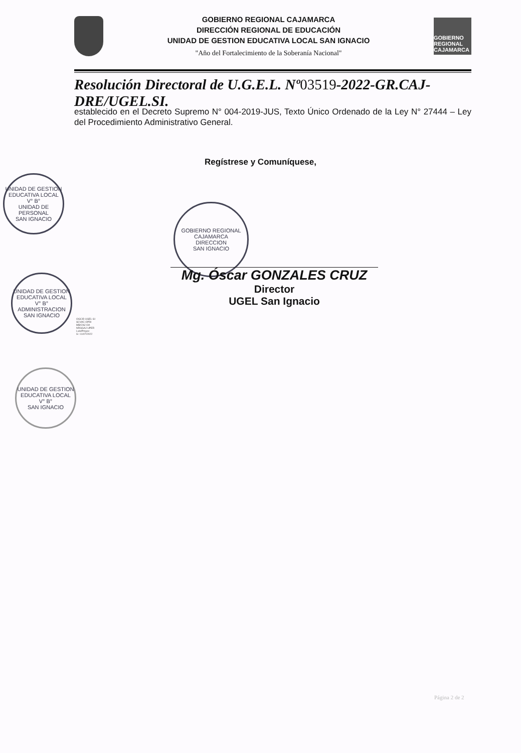GOBIERNO REGIONAL CAJAMARCA
DIRECCIÓN REGIONAL DE EDUCACIÓN
UNIDAD DE GESTION EDUCATIVA LOCAL SAN IGNACIO
"Año del Fortalecimiento de la Soberanía Nacional"
GOBIERNO REGIONAL CAJAMARCA
Resolución Directoral de U.G.E.L. Nº03519-2022-GR.CAJ-DRE/UGEL.SI.
establecido en el Decreto Supremo N° 004-2019-JUS, Texto Único Ordenado de la Ley N° 27444 – Ley del Procedimiento Administrativo General.
Regístrese y Comuníquese,
GOBIERNO REGIONAL CAJAMARCA
DIRECCION
SAN IGNACIO
Mg. Óscar GONZALES CRUZ
Director
UGEL San Ignacio
UNIDAD DE GESTION EDUCATIVA LOCAL
V° B°
UNIDAD DE PERSONAL
SAN IGNACIO
UNIDAD DE GESTION EDUCATIVA LOCAL
V° B°
ADMINISTRACION
SAN IGNACIO
OGCID UGEL-SI
SCVAC OPDI
MB/CNJ OA
NRGGAJ UPER
Lulo/Proyec
S / 11/07/2022
UNIDAD DE GESTION EDUCATIVA LOCAL
V° B°
SAN IGNACIO
Página 2 de 2